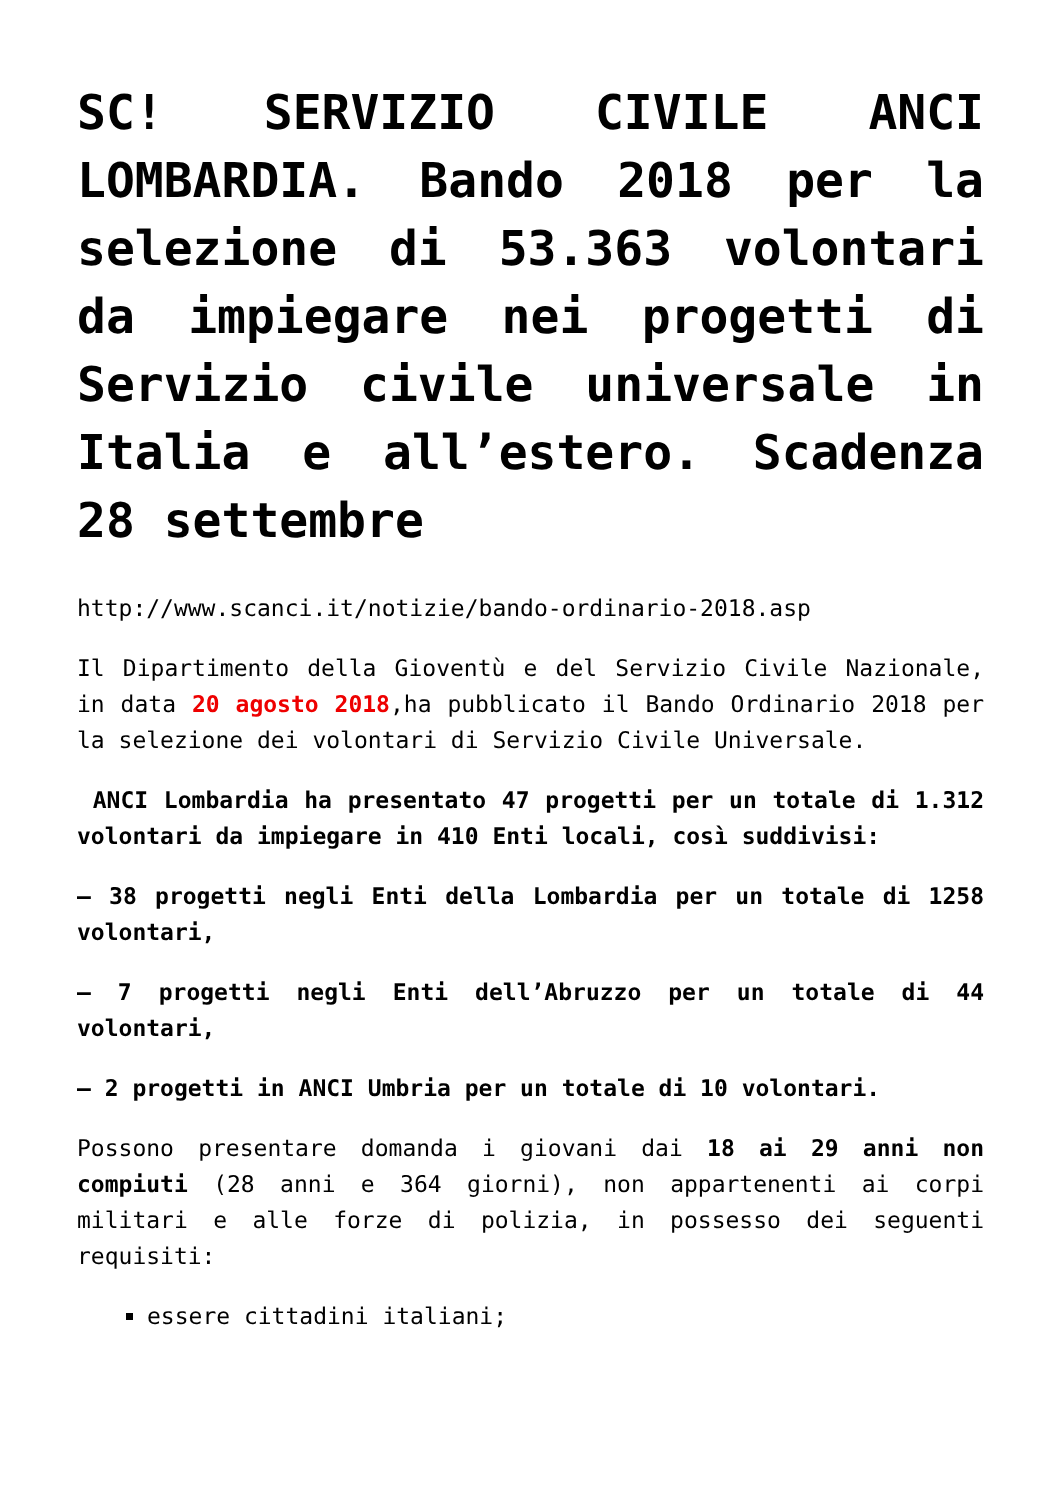SC! SERVIZIO CIVILE ANCI LOMBARDIA. Bando 2018 per la selezione di 53.363 volontari da impiegare nei progetti di Servizio civile universale in Italia e all’estero. Scadenza 28 settembre
http://www.scanci.it/notizie/bando-ordinario-2018.asp
Il Dipartimento della Gioventù e del Servizio Civile Nazionale, in data 20 agosto 2018,ha pubblicato il Bando Ordinario 2018 per la selezione dei volontari di Servizio Civile Universale.
ANCI Lombardia ha presentato 47 progetti per un totale di 1.312 volontari da impiegare in 410 Enti locali, così suddivisi:
– 38 progetti negli Enti della Lombardia per un totale di 1258 volontari,
– 7 progetti negli Enti dell’Abruzzo per un totale di 44 volontari,
– 2 progetti in ANCI Umbria per un totale di 10 volontari.
Possono presentare domanda i giovani dai 18 ai 29 anni non compiuti (28 anni e 364 giorni), non appartenenti ai corpi militari e alle forze di polizia, in possesso dei seguenti requisiti:
essere cittadini italiani;